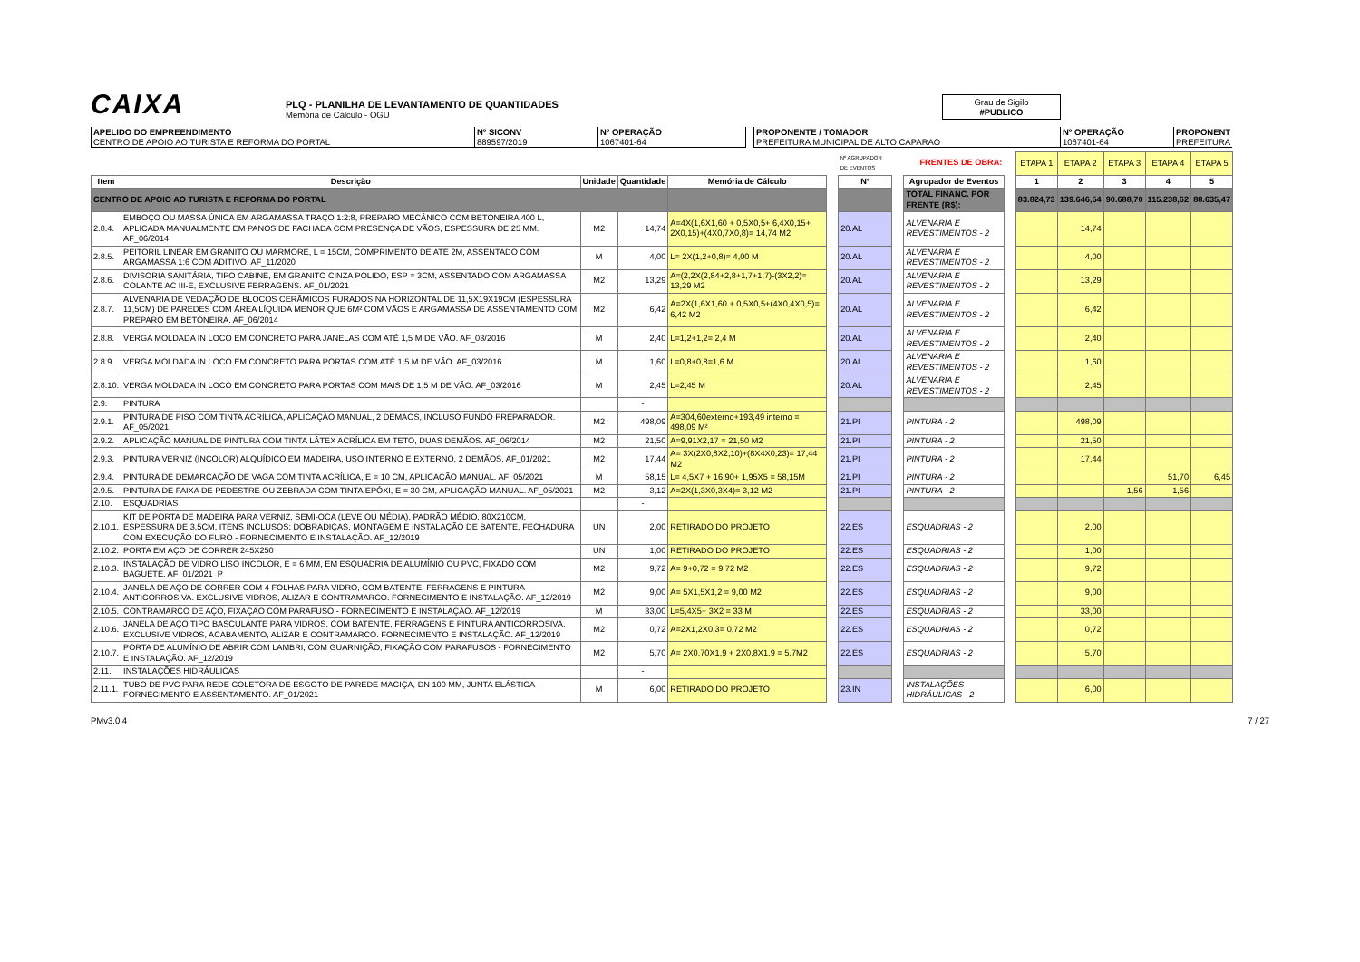CAIXA
PLQ - PLANILHA DE LEVANTAMENTO DE QUANTIDADES
Memória de Cálculo - OGU
Grau de Sigilo
#PUBLICO
APELIDO DO EMPREENDIMENTO
CENTRO DE APOIO AO TURISTA E REFORMA DO PORTAL
Nº SICONV
889597/2019
Nº OPERAÇÃO
1067401-64
PROPONENTE / TOMADOR
PREFEITURA MUNICIPAL DE ALTO CAPARAO
Nº OPERAÇÃO
1067401-64
PROPONENT
PREFEITURA
| | | | | | | Nº AGRUPADOR DE EVENTOS | | FRENTES DE OBRA: | | ETAPA 1 | ETAPA 2 | ETAPA 3 | ETAPA 4 | ETAPA 5 |
| Item | Descrição | Unidade | Quantidade | Memória de Cálculo | | Nº | | Agrupador de Eventos | | 1 | 2 | 3 | 4 | 5 |
| CENTRO DE APOIO AO TURISTA E REFORMA DO PORTAL | | | | | | | | TOTAL FINANC. POR FRENTE (R$): | | 83.824,73 | 139.646,54 | 90.688,70 | 115.238,62 | 88.635,47 |
| 2.8.4. | EMBOÇO OU MASSA ÚNICA EM ARGAMASSA TRAÇO 1:2:8, PREPARO MECÂNICO COM BETONEIRA 400 L, APLICADA MANUALMENTE EM PANOS DE FACHADA COM PRESENÇA DE VÃOS, ESPESSURA DE 25 MM. AF_06/2014 | M2 | 14,74 | A=4X(1,6X1,60 + 0,5X0,5+ 6,4X0,15+ 2X0,15)+(4X0,7X0,8)= 14,74 M2 | | 20.AL | | ALVENARIA E REVESTIMENTOS - 2 | | | 14,74 | | | |
| 2.8.5. | PEITORIL LINEAR EM GRANITO OU MÁRMORE, L = 15CM, COMPRIMENTO DE ATÉ 2M, ASSENTADO COM ARGAMASSA 1:6 COM ADITIVO. AF_11/2020 | M | 4,00 | L= 2X(1,2+0,8)= 4,00 M | | 20.AL | | ALVENARIA E REVESTIMENTOS - 2 | | | 4,00 | | | |
| 2.8.6. | DIVISORIA SANITÁRIA, TIPO CABINE, EM GRANITO CINZA POLIDO, ESP = 3CM, ASSENTADO COM ARGAMASSA COLANTE AC III-E, EXCLUSIVE FERRAGENS. AF_01/2021 | M2 | 13,29 | A=(2,2X(2,84+2,8+1,7+1,7)-(3X2,2)= 13,29 M2 | | 20.AL | | ALVENARIA E REVESTIMENTOS - 2 | | | 13,29 | | | |
| 2.8.7. | ALVENARIA DE VEDAÇÃO DE BLOCOS CERÂMICOS FURADOS NA HORIZONTAL DE 11,5X19X19CM (ESPESSURA 11,5CM) DE PAREDES COM ÁREA LÍQUIDA MENOR QUE 6M² COM VÃOS E ARGAMASSA DE ASSENTAMENTO COM PREPARO EM BETONEIRA. AF_06/2014 | M2 | 6,42 | A=2X(1,6X1,60 + 0,5X0,5+(4X0,4X0,5)= 6,42 M2 | | 20.AL | | ALVENARIA E REVESTIMENTOS - 2 | | | 6,42 | | | |
| 2.8.8. | VERGA MOLDADA IN LOCO EM CONCRETO PARA JANELAS COM ATÉ 1,5 M DE VÃO. AF_03/2016 | M | 2,40 | L=1,2+1,2= 2,4 M | | 20.AL | | ALVENARIA E REVESTIMENTOS - 2 | | | 2,40 | | | |
| 2.8.9. | VERGA MOLDADA IN LOCO EM CONCRETO PARA PORTAS COM ATÉ 1,5 M DE VÃO. AF_03/2016 | M | 1,60 | L=0,8+0,8=1,6 M | | 20.AL | | ALVENARIA E REVESTIMENTOS - 2 | | | 1,60 | | | |
| 2.8.10. | VERGA MOLDADA IN LOCO EM CONCRETO PARA PORTAS COM MAIS DE 1,5 M DE VÃO. AF_03/2016 | M | 2,45 | L=2,45 M | | 20.AL | | ALVENARIA E REVESTIMENTOS - 2 | | | 2,45 | | | |
| 2.9. | PINTURA | | - | | | | | | | | | | | |
| 2.9.1. | PINTURA DE PISO COM TINTA ACRÍLICA, APLICAÇÃO MANUAL, 2 DEMÃOS, INCLUSO FUNDO PREPARADOR. AF_05/2021 | M2 | 498,09 | A=304,60externo+193,49 interno = 498,09 M² | | 21.PI | | PINTURA - 2 | | | 498,09 | | | |
| 2.9.2. | APLICAÇÃO MANUAL DE PINTURA COM TINTA LÁTEX ACRÍLICA EM TETO, DUAS DEMÃOS. AF_06/2014 | M2 | 21,50 | A=9,91X2,17 = 21,50 M2 | | 21.PI | | PINTURA - 2 | | | 21,50 | | | |
| 2.9.3. | PINTURA VERNIZ (INCOLOR) ALQUÍDICO EM MADEIRA, USO INTERNO E EXTERNO, 2 DEMÃOS. AF_01/2021 | M2 | 17,44 | A= 3X(2X0,8X2,10)+(8X4X0,23)= 17,44 M2 | | 21.PI | | PINTURA - 2 | | | 17,44 | | | |
| 2.9.4. | PINTURA DE DEMARCAÇÃO DE VAGA COM TINTA ACRÍLICA, E = 10 CM, APLICAÇÃO MANUAL. AF_05/2021 | M | 58,15 | L= 4,5X7 + 16,90+ 1,95X5 = 58,15M | | 21.PI | | PINTURA - 2 | | | | | 51,70 | 6,45 |
| 2.9.5. | PINTURA DE FAIXA DE PEDESTRE OU ZEBRADA COM TINTA EPÓXI, E = 30 CM, APLICAÇÃO MANUAL. AF_05/2021 | M2 | 3,12 | A=2X(1,3X0,3X4)= 3,12 M2 | | 21.PI | | PINTURA - 2 | | | | 1,56 | 1,56 | |
| 2.10. | ESQUADRIAS | | - | | | | | | | | | | | |
| 2.10.1. | KIT DE PORTA DE MADEIRA PARA VERNIZ, SEMI-OCA (LEVE OU MÉDIA), PADRÃO MÉDIO, 80X210CM, ESPESSURA DE 3,5CM, ITENS INCLUSOS: DOBRADIÇAS, MONTAGEM E INSTALAÇÃO DE BATENTE, FECHADURA COM EXECUÇÃO DO FURO - FORNECIMENTO E INSTALAÇÃO. AF_12/2019 | UN | 2,00 | RETIRADO DO PROJETO | | 22.ES | | ESQUADRIAS - 2 | | | 2,00 | | | |
| 2.10.2. | PORTA EM AÇO DE CORRER 245X250 | UN | 1,00 | RETIRADO DO PROJETO | | 22.ES | | ESQUADRIAS - 2 | | | 1,00 | | | |
| 2.10.3. | INSTALAÇÃO DE VIDRO LISO INCOLOR, E = 6 MM, EM ESQUADRIA DE ALUMÍNIO OU PVC, FIXADO COM BAGUETE. AF_01/2021_P | M2 | 9,72 | A= 9+0,72 = 9,72 M2 | | 22.ES | | ESQUADRIAS - 2 | | | 9,72 | | | |
| 2.10.4. | JANELA DE AÇO DE CORRER COM 4 FOLHAS PARA VIDRO, COM BATENTE, FERRAGENS E PINTURA ANTICORROSIVA. EXCLUSIVE VIDROS, ALIZAR E CONTRAMARCO. FORNECIMENTO E INSTALAÇÃO. AF_12/2019 | M2 | 9,00 | A= 5X1,5X1,2 = 9,00 M2 | | 22.ES | | ESQUADRIAS - 2 | | | 9,00 | | | |
| 2.10.5. | CONTRAMARCO DE AÇO, FIXAÇÃO COM PARAFUSO - FORNECIMENTO E INSTALAÇÃO. AF_12/2019 | M | 33,00 | L=5,4X5+ 3X2 = 33 M | | 22.ES | | ESQUADRIAS - 2 | | | 33,00 | | | |
| 2.10.6. | JANELA DE AÇO TIPO BASCULANTE PARA VIDROS, COM BATENTE, FERRAGENS E PINTURA ANTICORROSIVA. EXCLUSIVE VIDROS, ACABAMENTO, ALIZAR E CONTRAMARCO. FORNECIMENTO E INSTALAÇÃO. AF_12/2019 | M2 | 0,72 | A=2X1,2X0,3= 0,72 M2 | | 22.ES | | ESQUADRIAS - 2 | | | 0,72 | | | |
| 2.10.7. | PORTA DE ALUMÍNIO DE ABRIR COM LAMBRI, COM GUARNIÇÃO, FIXAÇÃO COM PARAFUSOS - FORNECIMENTO E INSTALAÇÃO. AF_12/2019 | M2 | 5,70 | A= 2X0,70X1,9 + 2X0,8X1,9 = 5,7M2 | | 22.ES | | ESQUADRIAS - 2 | | | 5,70 | | | |
| 2.11. | INSTALAÇÕES HIDRÁULICAS | | - | | | | | | | | | | | |
| 2.11.1. | TUBO DE PVC PARA REDE COLETORA DE ESGOTO DE PAREDE MACIÇA, DN 100 MM, JUNTA ELÁSTICA - FORNECIMENTO E ASSENTAMENTO. AF_01/2021 | M | 6,00 | RETIRADO DO PROJETO | | 23.IN | | INSTALAÇÕES HIDRÁULICAS - 2 | | | 6,00 | | | |
PMv3.0.4 7 / 27